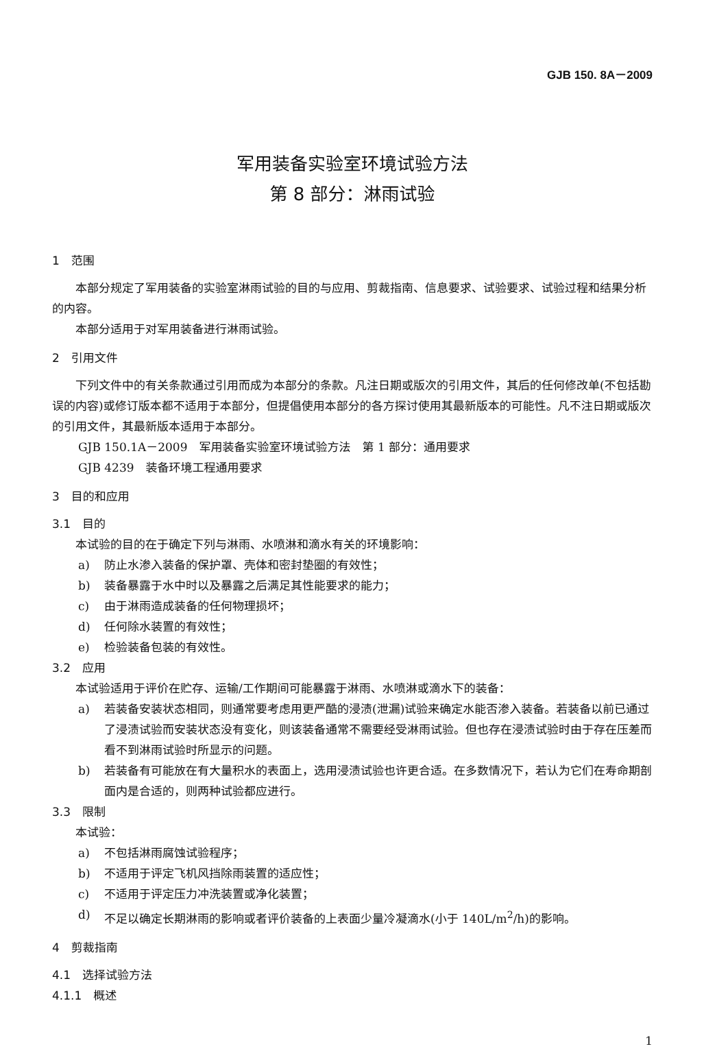GJB 150. 8A－2009
军用装备实验室环境试验方法
第 8 部分：淋雨试验
1　范围
本部分规定了军用装备的实验室淋雨试验的目的与应用、剪裁指南、信息要求、试验要求、试验过程和结果分析的内容。
本部分适用于对军用装备进行淋雨试验。
2　引用文件
下列文件中的有关条款通过引用而成为本部分的条款。凡注日期或版次的引用文件，其后的任何修改单(不包括勘误的内容)或修订版本都不适用于本部分，但提倡使用本部分的各方探讨使用其最新版本的可能性。凡不注日期或版次的引用文件，其最新版本适用于本部分。
GJB 150.1A－2009　军用装备实验室环境试验方法　第 1 部分：通用要求
GJB 4239　装备环境工程通用要求
3　目的和应用
3.1　目的
本试验的目的在于确定下列与淋雨、水喷淋和滴水有关的环境影响：
a) 防止水渗入装备的保护罩、壳体和密封垫圈的有效性；
b) 装备暴露于水中时以及暴露之后满足其性能要求的能力；
c) 由于淋雨造成装备的任何物理损坏；
d) 任何除水装置的有效性；
e) 检验装备包装的有效性。
3.2　应用
本试验适用于评价在贮存、运输/工作期间可能暴露于淋雨、水喷淋或滴水下的装备：
a) 若装备安装状态相同，则通常要考虑用更严酷的浸渍(泄漏)试验来确定水能否渗入装备。若装备以前已通过了浸渍试验而安装状态没有变化，则该装备通常不需要经受淋雨试验。但也存在浸渍试验时由于存在压差而看不到淋雨试验时所显示的问题。
b) 若装备有可能放在有大量积水的表面上，选用浸渍试验也许更合适。在多数情况下，若认为它们在寿命期剖面内是合适的，则两种试验都应进行。
3.3　限制
本试验：
a) 不包括淋雨腐蚀试验程序；
b) 不适用于评定飞机风挡除雨装置的适应性；
c) 不适用于评定压力冲洗装置或净化装置；
d) 不足以确定长期淋雨的影响或者评价装备的上表面少量冷凝滴水(小于 140L/m<sup>2</sup>/h)的影响。
4　剪裁指南
4.1　选择试验方法
4.1.1　概述
1